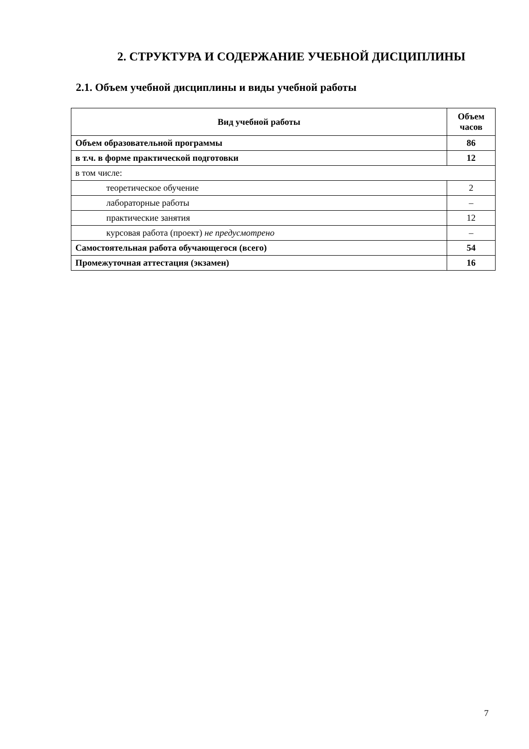2. СТРУКТУРА И СОДЕРЖАНИЕ УЧЕБНОЙ ДИСЦИПЛИНЫ
2.1. Объем учебной дисциплины и виды учебной работы
| Вид учебной работы | Объем часов |
| --- | --- |
| Объем образовательной программы | 86 |
| в т.ч. в форме практической подготовки | 12 |
| в том числе: | |
| теоретическое обучение | 2 |
| лабораторные работы | – |
| практические занятия | 12 |
| курсовая работа (проект) не предусмотрено | – |
| Самостоятельная работа обучающегося (всего) | 54 |
| Промежуточная аттестация (экзамен) | 16 |
7